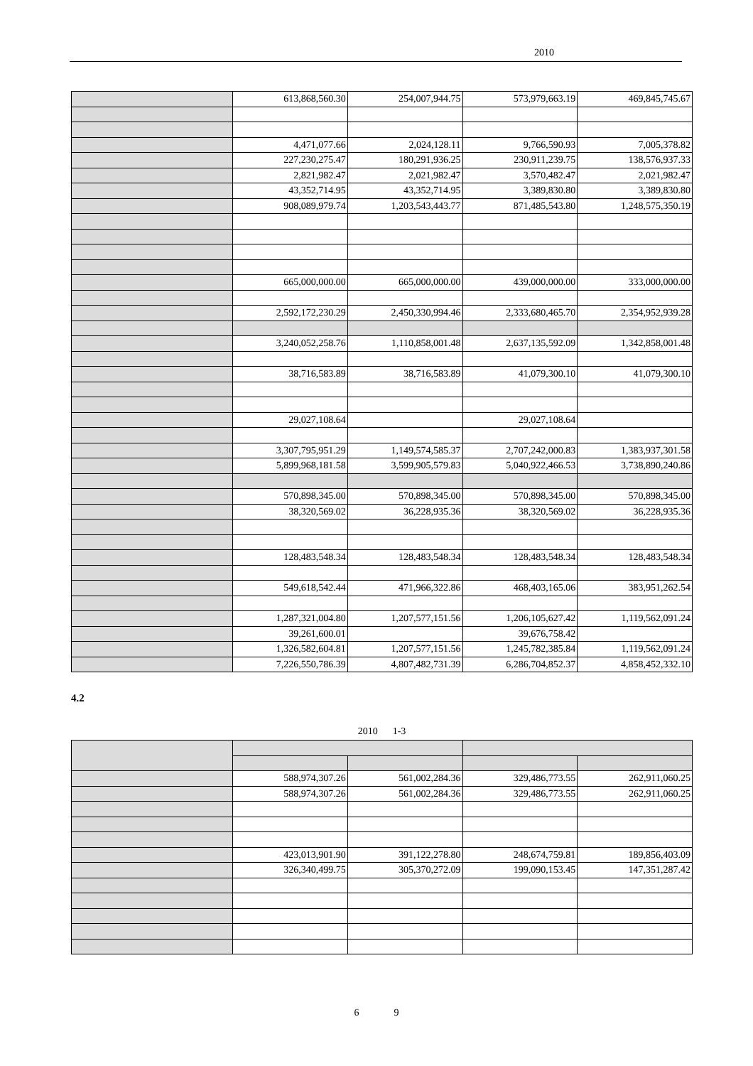2010
| | 613,868,560.30 | 254,007,944.75 | 573,979,663.19 | 469,845,745.67 |
| | 4,471,077.66 | 2,024,128.11 | 9,766,590.93 | 7,005,378.82 |
| | 227,230,275.47 | 180,291,936.25 | 230,911,239.75 | 138,576,937.33 |
| | 2,821,982.47 | 2,021,982.47 | 3,570,482.47 | 2,021,982.47 |
| | 43,352,714.95 | 43,352,714.95 | 3,389,830.80 | 3,389,830.80 |
| | 908,089,979.74 | 1,203,543,443.77 | 871,485,543.80 | 1,248,575,350.19 |
| | 665,000,000.00 | 665,000,000.00 | 439,000,000.00 | 333,000,000.00 |
| | 2,592,172,230.29 | 2,450,330,994.46 | 2,333,680,465.70 | 2,354,952,939.28 |
| | 3,240,052,258.76 | 1,110,858,001.48 | 2,637,135,592.09 | 1,342,858,001.48 |
| | 38,716,583.89 | 38,716,583.89 | 41,079,300.10 | 41,079,300.10 |
| | 29,027,108.64 | | 29,027,108.64 | |
| | 3,307,795,951.29 | 1,149,574,585.37 | 2,707,242,000.83 | 1,383,937,301.58 |
| | 5,899,968,181.58 | 3,599,905,579.83 | 5,040,922,466.53 | 3,738,890,240.86 |
| | 570,898,345.00 | 570,898,345.00 | 570,898,345.00 | 570,898,345.00 |
| | 38,320,569.02 | 36,228,935.36 | 38,320,569.02 | 36,228,935.36 |
| | 128,483,548.34 | 128,483,548.34 | 128,483,548.34 | 128,483,548.34 |
| | 549,618,542.44 | 471,966,322.86 | 468,403,165.06 | 383,951,262.54 |
| | 1,287,321,004.80 | 1,207,577,151.56 | 1,206,105,627.42 | 1,119,562,091.24 |
| | 39,261,600.01 | | 39,676,758.42 | |
| | 1,326,582,604.81 | 1,207,577,151.56 | 1,245,782,385.84 | 1,119,562,091.24 |
| | 7,226,550,786.39 | 4,807,482,731.39 | 6,286,704,852.37 | 4,858,452,332.10 |
4.2
2010 1-3
| | 588,974,307.26 | 561,002,284.36 | 329,486,773.55 | 262,911,060.25 |
| | 588,974,307.26 | 561,002,284.36 | 329,486,773.55 | 262,911,060.25 |
| | 423,013,901.90 | 391,122,278.80 | 248,674,759.81 | 189,856,403.09 |
| | 326,340,499.75 | 305,370,272.09 | 199,090,153.45 | 147,351,287.42 |
6 9